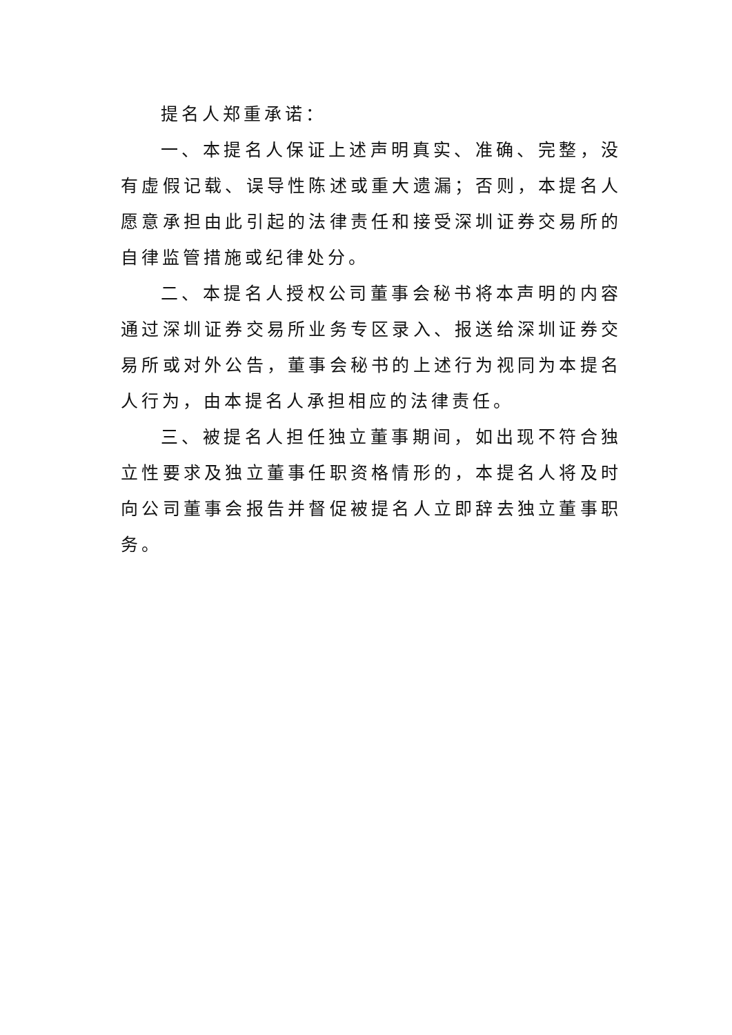提名人郑重承诺：
一、本提名人保证上述声明真实、准确、完整，没有虚假记载、误导性陈述或重大遗漏；否则，本提名人愿意承担由此引起的法律责任和接受深圳证券交易所的自律监管措施或纪律处分。
二、本提名人授权公司董事会秘书将本声明的内容通过深圳证券交易所业务专区录入、报送给深圳证券交易所或对外公告，董事会秘书的上述行为视同为本提名人行为，由本提名人承担相应的法律责任。
三、被提名人担任独立董事期间，如出现不符合独立性要求及独立董事任职资格情形的，本提名人将及时向公司董事会报告并督促被提名人立即辞去独立董事职务。